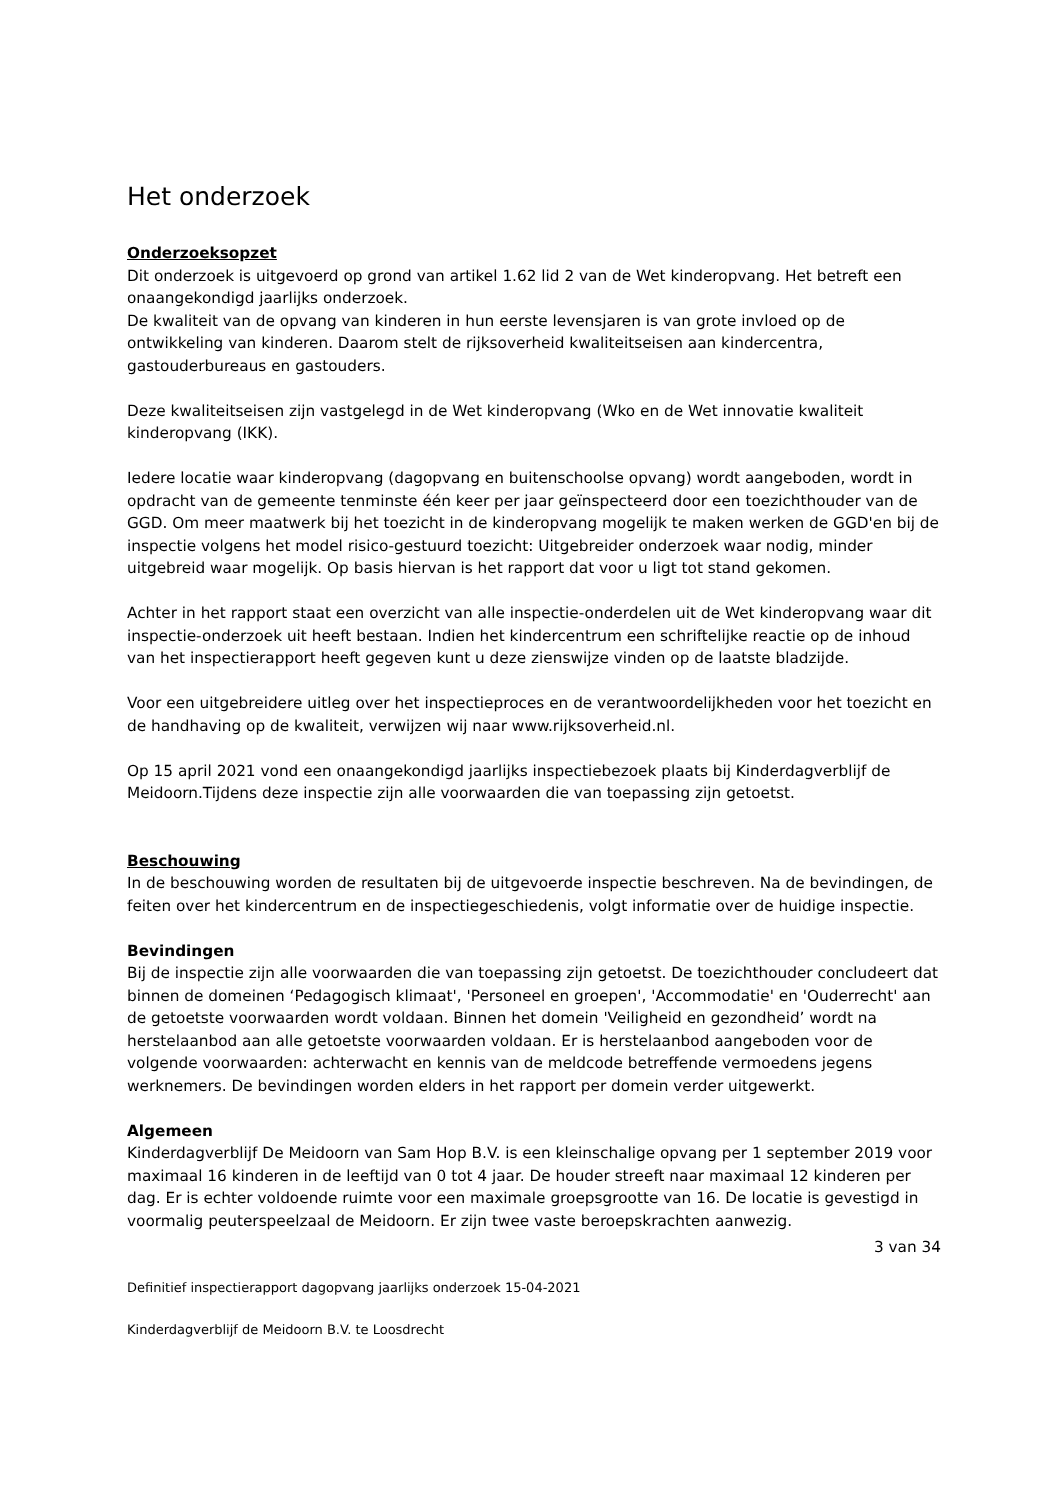Het onderzoek
Onderzoeksopzet
Dit onderzoek is uitgevoerd op grond van artikel 1.62 lid 2 van de Wet kinderopvang. Het betreft een onaangekondigd jaarlijks onderzoek.
De kwaliteit van de opvang van kinderen in hun eerste levensjaren is van grote invloed op de ontwikkeling van kinderen. Daarom stelt de rijksoverheid kwaliteitseisen aan kindercentra, gastouderbureaus en gastouders.
Deze kwaliteitseisen zijn vastgelegd in de Wet kinderopvang (Wko en de Wet innovatie kwaliteit kinderopvang (IKK).
Iedere locatie waar kinderopvang (dagopvang en buitenschoolse opvang) wordt aangeboden, wordt in opdracht van de gemeente tenminste één keer per jaar geïnspecteerd door een toezichthouder van de GGD. Om meer maatwerk bij het toezicht in de kinderopvang mogelijk te maken werken de GGD'en bij de inspectie volgens het model risico-gestuurd toezicht: Uitgebreider onderzoek waar nodig, minder uitgebreid waar mogelijk. Op basis hiervan is het rapport dat voor u ligt tot stand gekomen.
Achter in het rapport staat een overzicht van alle inspectie-onderdelen uit de Wet kinderopvang waar dit inspectie-onderzoek uit heeft bestaan. Indien het kindercentrum een schriftelijke reactie op de inhoud van het inspectierapport heeft gegeven kunt u deze zienswijze vinden op de laatste bladzijde.
Voor een uitgebreidere uitleg over het inspectieproces en de verantwoordelijkheden voor het toezicht en de handhaving op de kwaliteit, verwijzen wij naar www.rijksoverheid.nl.
Op 15 april 2021 vond een onaangekondigd jaarlijks inspectiebezoek plaats bij Kinderdagverblijf de Meidoorn.Tijdens deze inspectie zijn alle voorwaarden die van toepassing zijn getoetst.
Beschouwing
In de beschouwing worden de resultaten bij de uitgevoerde inspectie beschreven. Na de bevindingen, de feiten over het kindercentrum en de inspectiegeschiedenis, volgt informatie over de huidige inspectie.
Bevindingen
Bij de inspectie zijn alle voorwaarden die van toepassing zijn getoetst. De toezichthouder concludeert dat binnen de domeinen ‘Pedagogisch klimaat', 'Personeel en groepen', 'Accommodatie' en 'Ouderrecht' aan de getoetste voorwaarden wordt voldaan. Binnen het domein 'Veiligheid en gezondheid’ wordt na herstelaanbod aan alle getoetste voorwaarden voldaan. Er is herstelaanbod aangeboden voor de volgende voorwaarden: achterwacht en kennis van de meldcode betreffende vermoedens jegens werknemers. De bevindingen worden elders in het rapport per domein verder uitgewerkt.
Algemeen
Kinderdagverblijf De Meidoorn van Sam Hop B.V. is een kleinschalige opvang per 1 september 2019 voor maximaal 16 kinderen in de leeftijd van 0 tot 4 jaar. De houder streeft naar maximaal 12 kinderen per dag. Er is echter voldoende ruimte voor een maximale groepsgrootte van 16. De locatie is gevestigd in voormalig peuterspeelzaal de Meidoorn. Er zijn twee vaste beroepskrachten aanwezig.
3 van 34
Definitief inspectierapport dagopvang jaarlijks onderzoek 15-04-2021
Kinderdagverblijf de Meidoorn B.V. te Loosdrecht